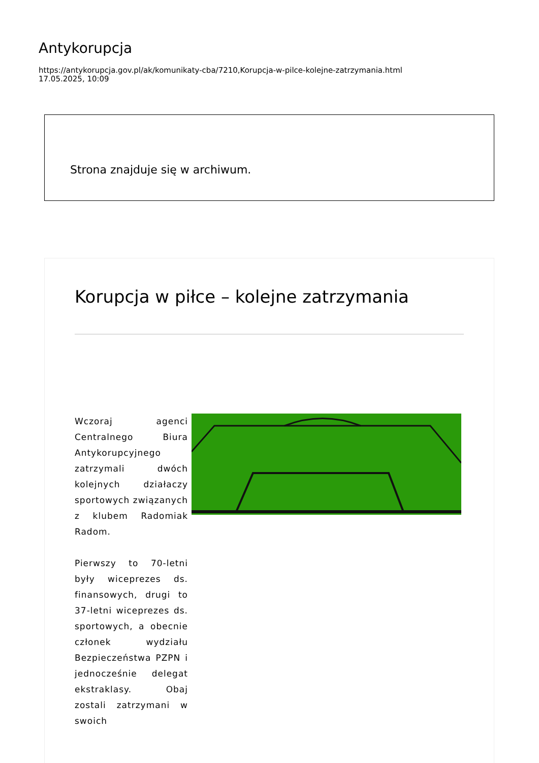Antykorupcja
https://antykorupcja.gov.pl/ak/komunikaty-cba/7210,Korupcja-w-pilce-kolejne-zatrzymania.html
17.05.2025, 10:09
Strona znajduje się w archiwum.
Korupcja w piłce – kolejne zatrzymania
Wczoraj agenci Centralnego Biura Antykorupcyjnego zatrzymali dwóch kolejnych działaczy sportowych związanych z klubem Radomiak Radom.
Pierwszy to 70-letni były wiceprezes ds. finansowych, drugi to 37-letni wiceprezes ds. sportowych, a obecnie członek wydziału Bezpieczeństwa PZPN i jednocześnie delegat ekstraklasy. Obaj zostali zatrzymani w swoich